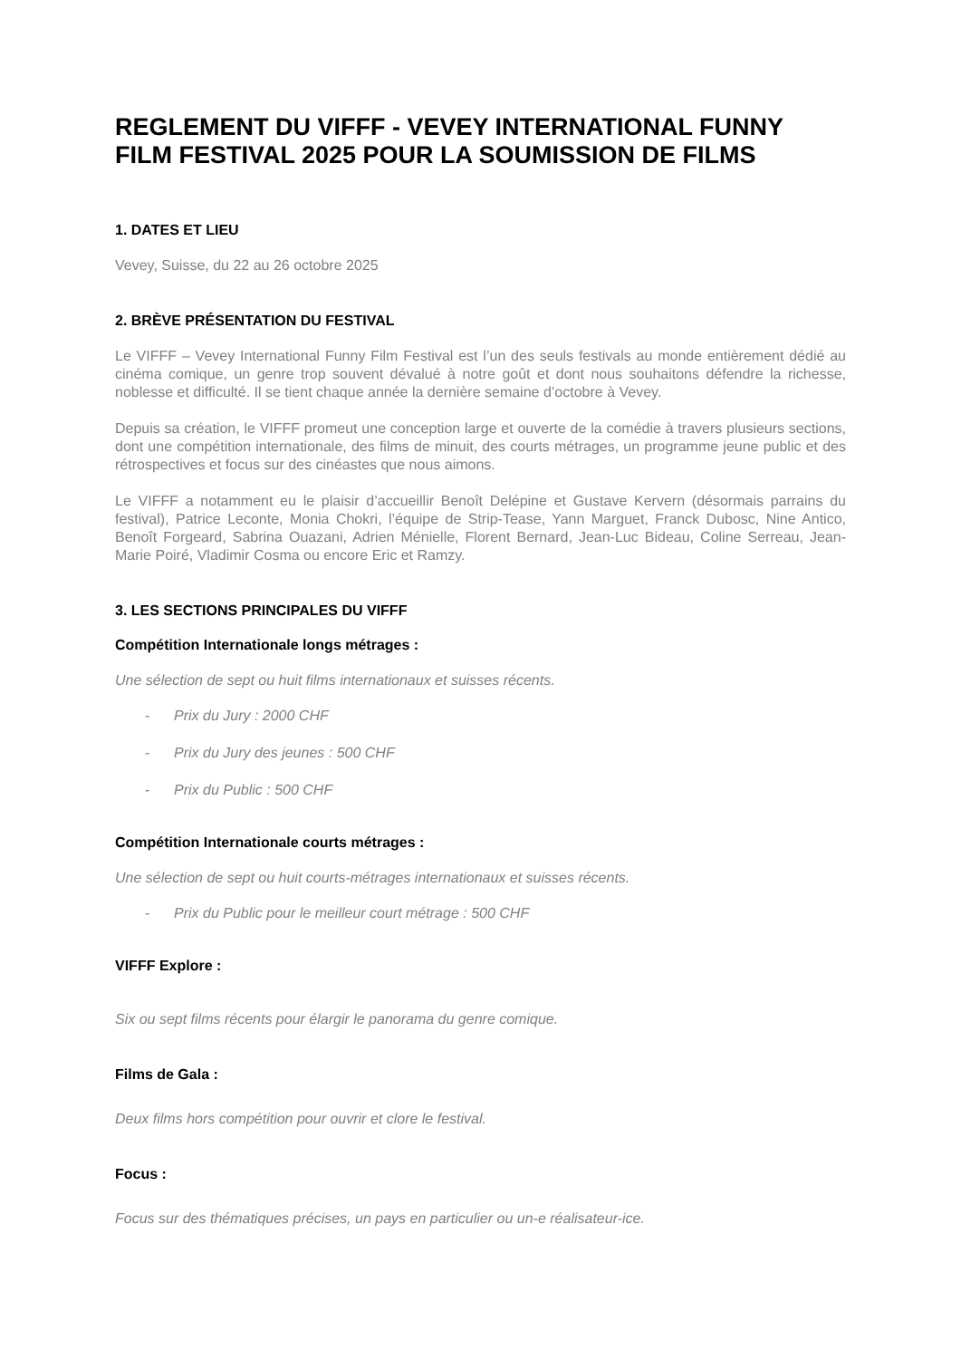REGLEMENT DU VIFFF - VEVEY INTERNATIONAL FUNNY FILM FESTIVAL 2025 POUR LA SOUMISSION DE FILMS
1. DATES ET LIEU
Vevey, Suisse, du 22 au 26 octobre 2025
2. BRÈVE PRÉSENTATION DU FESTIVAL
Le VIFFF – Vevey International Funny Film Festival est l’un des seuls festivals au monde entièrement dédié au cinéma comique, un genre trop souvent dévalué à notre goût et dont nous souhaitons défendre la richesse, noblesse et difficulté. Il se tient chaque année la dernière semaine d’octobre à Vevey.
Depuis sa création, le VIFFF promeut une conception large et ouverte de la comédie à travers plusieurs sections, dont une compétition internationale, des films de minuit, des courts métrages, un programme jeune public et des rétrospectives et focus sur des cinéastes que nous aimons.
Le VIFFF a notamment eu le plaisir d’accueillir Benoît Delépine et Gustave Kervern (désormais parrains du festival), Patrice Leconte, Monia Chokri, l’équipe de Strip-Tease, Yann Marguet, Franck Dubosc, Nine Antico, Benoît Forgeard, Sabrina Ouazani, Adrien Ménielle, Florent Bernard, Jean-Luc Bideau, Coline Serreau, Jean-Marie Poiré, Vladimir Cosma ou encore Eric et Ramzy.
3. LES SECTIONS PRINCIPALES DU VIFFF
Compétition Internationale longs métrages :
Une sélection de sept ou huit films internationaux et suisses récents.
- Prix du Jury : 2000 CHF
- Prix du Jury des jeunes : 500 CHF
- Prix du Public : 500 CHF
Compétition Internationale courts métrages :
Une sélection de sept ou huit courts-métrages internationaux et suisses récents.
- Prix du Public pour le meilleur court métrage : 500 CHF
VIFFF Explore :
Six ou sept films récents pour élargir le panorama du genre comique.
Films de Gala :
Deux films hors compétition pour ouvrir et clore le festival.
Focus :
Focus sur des thématiques précises, un pays en particulier ou un-e réalisateur-ice.